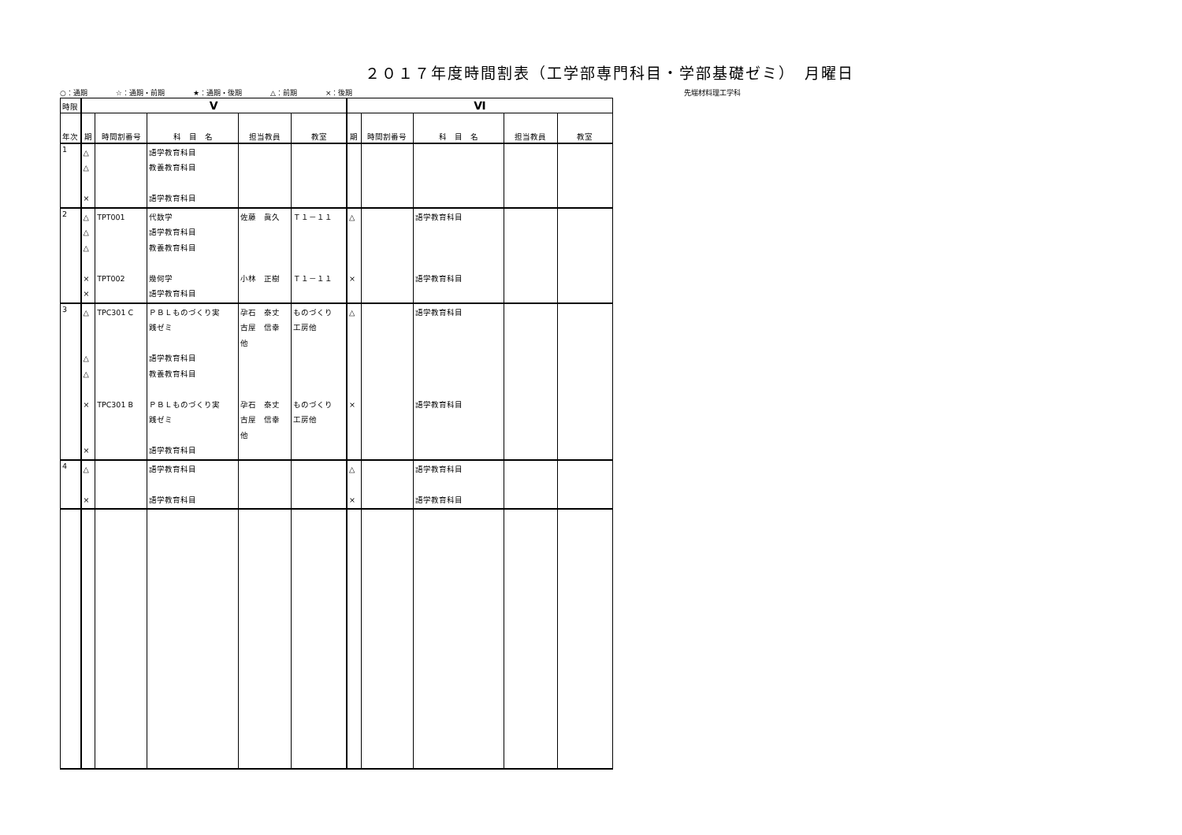２０１７年度時間割表（工学部専門科目・学部基礎ゼミ）　月曜日
○：通期 ☆：通期・前期 ★：通期・後期 △：前期 ×：後期 先端材料理工学科
| 時限 | Ⅴ | | | | | Ⅵ | | | | |
| --- | --- | --- | --- | --- | --- | --- | --- | --- | --- | --- |
| 年次 | 期 | 時間割番号 | 科 目 名 | 担当教員 | 教室 | 期 | 時間割番号 | 科 目 名 | 担当教員 | 教室 |
| 1 | △ △ × | | 語学教育科目 教養教育科目 語学教育科目 | | | | | | | |
| 2 | △ △ △ × × | TPT001 TPT002 | 代数学 語学教育科目 教養教育科目 幾何学 語学教育科目 | 佐藤 眞久 小林 正樹 | Ｔ１－１１ Ｔ１－１１ | △ × | | 語学教育科目 語学教育科目 | | |
| 3 | △ △ △ × × | TPC301 C TPC301 B | ＰＢＬものづくり実 践ゼミ 語学教育科目 教養教育科目 ＰＢＬものづくり実 践ゼミ 語学教育科目 | 孕石 泰丈 古屋 信幸 他 孕石 泰丈 古屋 信幸 他 | ものづくり 工房他 ものづくり 工房他 | △ × | | 語学教育科目 語学教育科目 | | |
| 4 | △ × | | 語学教育科目 語学教育科目 | | | △ × | | 語学教育科目 語学教育科目 | | |